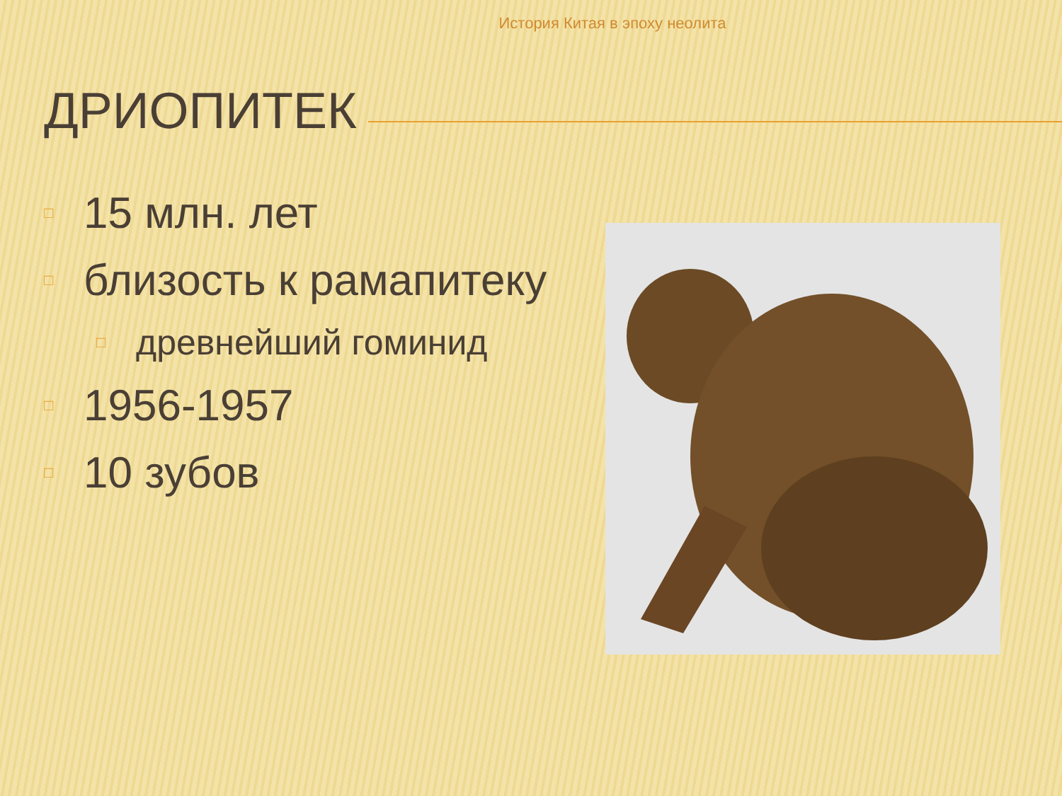История Китая в эпоху неолита
ДРИОПИТЕК
□ 15 млн. лет
□ близость к рамапитеку
□ древнейший гоминид
□ 1956-1957
□ 10 зубов